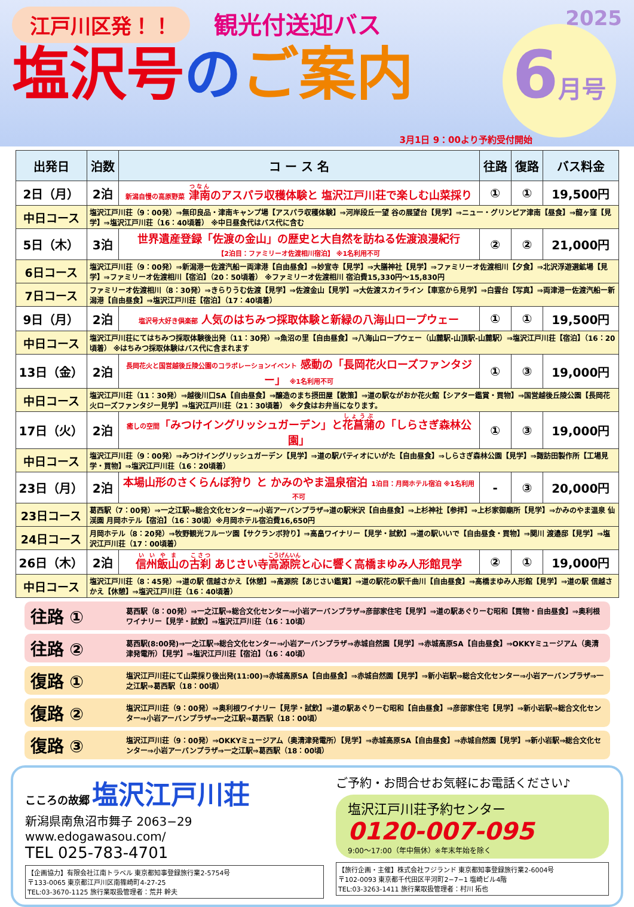江戸川区発！！ 観光付送迎バス 2025
塩沢号 のご案内
6月号
3月1日 9：00より予約受付開始
| 出発日 | 泊数 | コ ー ス 名 | 往路 | 復路 | バス料金 |
| --- | --- | --- | --- | --- | --- |
| 2日（月） | 2泊 | 新潟自慢の高原野菜 津南 のアスパラ収穫体験と 塩沢江戸川荘で楽しむ山菜採り | ① | ① | 19,500円 |
| 中日コース | 塩沢江戸川荘（9：00発）⇒無印良品・津南キャンプ場【アスパラ収穫体験】⇒河岸段丘一望 谷の展望台【見学】⇒ニュー・グリンピア津南【昼食】⇒龍ヶ窪【見学】⇒塩沢江戸川荘（16：40頃着） ※中日昼食代はバス代に含む | | | | |
| 5日（木） | 3泊 | 世界遺産登録「佐渡の金山」の歴史と大自然を訪ねる佐渡浪漫紀行 【2泊目：ファミリーオ佐渡相川宿泊】 ※1名利用不可 | ② | ② | 21,000円 |
| 6日コース | 塩沢江戸川荘（9：00発）⇒新潟港ー佐渡汽船ー両津港【自由昼食】⇒妙宣寺【見学】⇒大膳神社【見学】⇒ファミリーオ佐渡相川【夕食】⇒北沢浮遊選鉱場【見学】⇒ファミリーオ佐渡相川【宿泊】（20：50頃着） ※ファミリーオ佐渡相川 宿泊費15,330円～15,830円 | | | | |
| 7日コース | ファミリーオ佐渡相川（8：30発）⇒きらりうむ佐渡【見学】⇒佐渡金山【見学】⇒大佐渡スカイライン【車窓から見学】⇒白雲台【写真】⇒両津港ー佐渡汽船ー新潟港【自由昼食】⇒塩沢江戸川荘【宿泊】（17：40頃着） | | | | |
| 9日（月） | 2泊 | 塩沢号大好き倶楽部 人気のはちみつ採取体験と新緑の八海山ロープウェー | ① | ① | 19,500円 |
| 中日コース | 塩沢江戸川荘にてはちみつ採取体験後出発（11：30発）⇒魚沼の里【自由昼食】⇒八海山ロープウェー（山麓駅-山頂駅-山麓駅）⇒塩沢江戸川荘【宿泊】（16：20頃着） ※はちみつ採取体験はバス代に含まれます | | | | |
| 13日（金） | 2泊 | 長岡花火と国営越後丘陵公園のコラボレーションイベント 感動の「長岡花火ローズファンタジー」 ※1名利用不可 | ① | ③ | 19,000円 |
| 中日コース | 塩沢江戸川荘（11：30発）⇒越後川口SA【自由昼食】⇒醸造のまち摂田屋【散策】⇒道の駅ながおか花火館【シアター鑑賞・買物】⇒国営越後丘陵公園【長岡花火ローズファンタジー見学】⇒塩沢江戸川荘（21：30頃着） ※夕食はお弁当になります。 | | | | |
| 17日（火） | 2泊 | 癒しの空間 「みつけイングリッシュガーデン」と 花菖蒲 の「しらさぎ森林公園」 | ① | ③ | 19,000円 |
| 中日コース | 塩沢江戸川荘（9：00発）⇒みつけイングリッシュガーデン【見学】⇒道の駅パティオにいがた【自由昼食】⇒しらさぎ森林公園【見学】⇒諏訪田製作所【工場見学・買物】⇒塩沢江戸川荘（16：20頃着） | | | | |
| 23日（月） | 2泊 | 本場山形のさくらんぼ狩り と かみのやま温泉宿泊 1泊目：月岡ホテル宿泊 ※1名利用不可 | - | ③ | 20,000円 |
| 23日コース | 葛西駅（7：00発）⇒一之江駅⇒総合文化センター⇒小岩アーバンプラザ⇒道の駅米沢【自由昼食】⇒上杉神社【参拝】⇒上杉家御廟所【見学】⇒かみのやま温泉 仙渓園 月岡ホテル【宿泊】（16：30頃）※月岡ホテル宿泊費16,650円 | | | | |
| 24日コース | 月岡ホテル（8：20発）⇒牧野観光フルーツ園【サクランボ狩り】⇒高畠ワイナリー【見学・試飲】⇒道の駅いいで【自由昼食・買物】⇒関川 渡邉邸【見学】⇒塩沢江戸川荘（17：00頃着） | | | | |
| 26日（木） | 2泊 | 信州飯山 の 古刹 あじさい寺 高源院 と心に響く高橋まゆみ人形館見学 | ② | ① | 19,000円 |
| 中日コース | 塩沢江戸川荘（8：45発）⇒道の駅 信越さかえ【休憩】⇒高源院【あじさい鑑賞】⇒道の駅花の駅千曲川【自由昼食】⇒高橋まゆみ人形館【見学】⇒道の駅 信越さかえ【休憩】⇒塩沢江戸川荘（16：40頃着） | | | | |
往路 ① 葛西駅（8：00発）⇒一之江駅⇒総合文化センター⇒小岩アーバンプラザ⇒彦部家住宅【見学】⇒道の駅あぐりーむ昭和【買物・自由昼食】⇒奥利根ワイナリー【見学・試飲】⇒塩沢江戸川荘（16：10頃）
往路 ② 葛西駅(8:00発)⇒一之江駅⇒総合文化センター⇒小岩アーバンプラザ⇒赤城自然園【見学】⇒赤城高原SA【自由昼食】⇒OKKYミュージアム（奥清津発電所）【見学】⇒塩沢江戸川荘【宿泊】（16：40頃）
復路 ① 塩沢江戸川荘にて山菜採り後出発(11:00)⇒赤城高原SA【自由昼食】⇒赤城自然園【見学】⇒新小岩駅⇒総合文化センター⇒小岩アーバンプラザ⇒一之江駅⇒葛西駅（18：00頃）
復路 ② 塩沢江戸川荘（9：00発）⇒奥利根ワイナリー【見学・試飲】⇒道の駅あぐりーむ昭和【自由昼食】⇒彦部家住宅【見学】⇒新小岩駅⇒総合文化センター⇒小岩アーバンプラザ⇒一之江駅⇒葛西駅（18：00頃）
復路 ③ 塩沢江戸川荘（9：00発）⇒OKKYミュージアム（奥清津発電所）【見学】⇒赤城高原SA【自由昼食】⇒赤城自然園【見学】⇒新小岩駅⇒総合文化センター⇒小岩アーバンプラザ⇒一之江駅⇒葛西駅（18：00頃）
こころの故郷 塩沢江戸川荘
新潟県南魚沼市舞子 2063−29
www.edogawasou.com/
TEL 025-783-4701
【企画協力】有限会社江南トラベル 東京都知事登録旅行業2-5754号
〒133-0065 東京都江戸川区南篠崎町4-27-25
TEL:03-3670-1125 旅行業取扱管理者：荒井 幹夫
ご予約・お問合せお気軽にお電話ください♪
塩沢江戸川荘予約センター
0120-007-095
9:00～17:00（年中無休）※年末年始を除く
【旅行企画・主催】株式会社フジランド 東京都知事登録旅行業2-6004号
〒102-0093 東京都千代田区平河町2−7−1 塩崎ビル4階
TEL:03-3263-1411 旅行業取扱管理者：村川 拓也